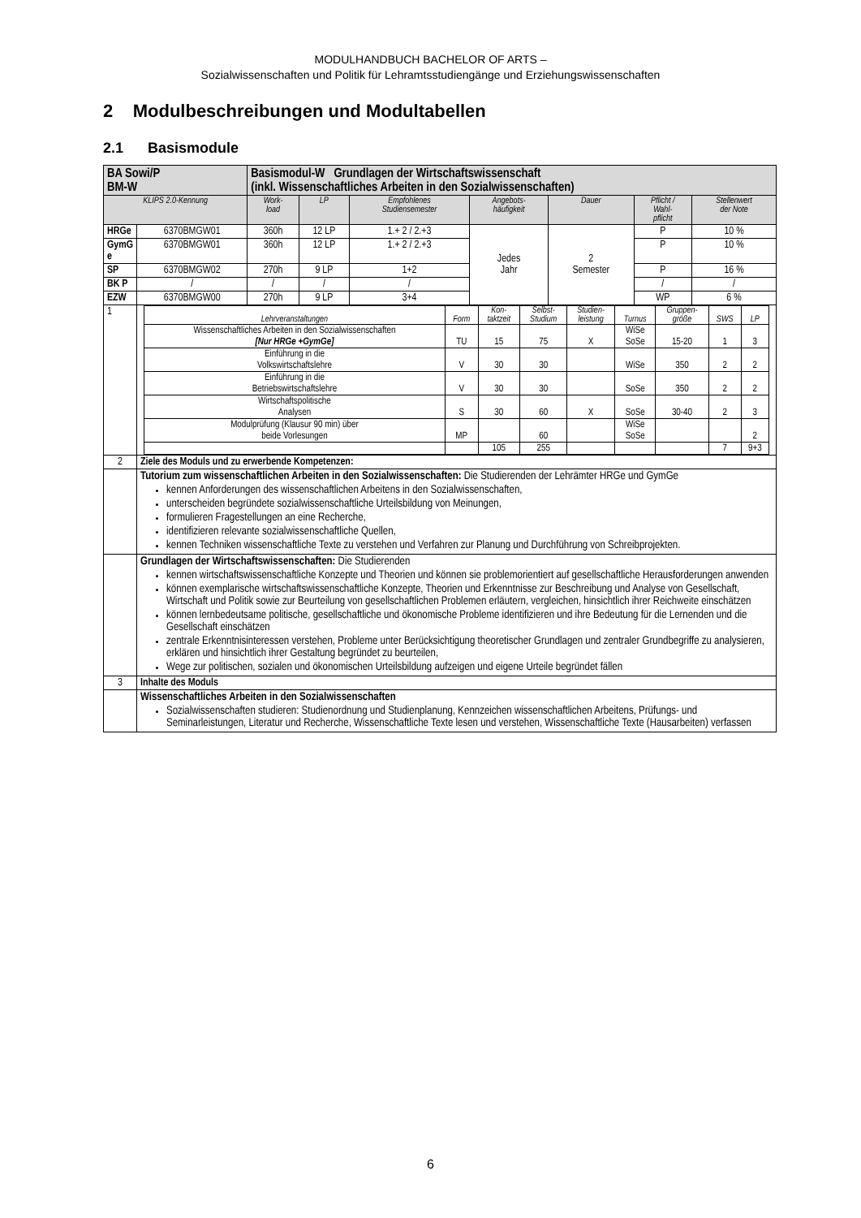MODULHANDBUCH BACHELOR OF ARTS –
Sozialwissenschaften und Politik für Lehramtsstudiengänge und Erziehungswissenschaften
2 Modulbeschreibungen und Modultabellen
2.1 Basismodule
| BA Sowi/P BM-W | | Basismodul-W Grundlagen der Wirtschaftswissenschaft (inkl. Wissenschaftliches Arbeiten in den Sozialwissenschaften) | | | | | | |
| KLIPS 2.0-Kennung | | Work- load | LP | Empfohlenes Studiensemester | Angebots- häufigkeit | Dauer | Pflicht / Wahl- pflicht | Stellenwert der Note |
| HRGe | 6370BMGW01 | 360h | 12 LP | 1.+ 2 / 2.+3 | Jedes Jahr | 2 Semester | P | 10 % |
| GymG e | 6370BMGW01 | 360h | 12 LP | 1.+ 2 / 2.+3 | | | P | 10 % |
| SP | 6370BMGW02 | 270h | 9 LP | 1+2 | | | P | 16 % |
| BK P | / | / | / | / | | | / | / |
| EZW | 6370BMGW00 | 270h | 9 LP | 3+4 | | | WP | 6 % |
| 1 | / Lehrveranstaltungen / Form / Kon- taktzeit / Selbst- Studium / Studien- leistung / Turnus / Gruppen- größe / SWS / LP / / --- / --- / --- / --- / --- / --- / --- / --- / --- / / Wissenschaftliches Arbeiten in den Sozialwissenschaften [Nur HRGe +GymGe] / TU / 15 / 75 / X / WiSe SoSe / 15-20 / 1 / 3 / / Einführung in die Volkswirtschaftslehre / V / 30 / 30 / / WiSe / 350 / 2 / 2 / / Einführung in die Betriebswirtschaftslehre / V / 30 / 30 / / SoSe / 350 / 2 / 2 / / Wirtschaftspolitische Analysen / S / 30 / 60 / X / SoSe / 30-40 / 2 / 3 / / Modulprüfung (Klausur 90 min) über beide Vorlesungen / MP / / 60 / / WiSe SoSe / / / 2 / / / / 105 / 255 / / / / 7 / 9+3 / | | | | | | | |
| 2 | Ziele des Moduls und zu erwerbende Kompetenzen: | | | | | | | |
| | Tutorium zum wissenschaftlichen Arbeiten in den Sozialwissenschaften: Die Studierenden der Lehrämter HRGe und GymGe kennen Anforderungen des wissenschaftlichen Arbeitens in den Sozialwissenschaften, unterscheiden begründete sozialwissenschaftliche Urteilsbildung von Meinungen, formulieren Fragestellungen an eine Recherche, identifizieren relevante sozialwissenschaftliche Quellen, kennen Techniken wissenschaftliche Texte zu verstehen und Verfahren zur Planung und Durchführung von Schreibprojekten. | | | | | | | |
| | Grundlagen der Wirtschaftswissenschaften: Die Studierenden kennen wirtschaftswissenschaftliche Konzepte und Theorien und können sie problemorientiert auf gesellschaftliche Herausforderungen anwenden können exemplarische wirtschaftswissenschaftliche Konzepte, Theorien und Erkenntnisse zur Beschreibung und Analyse von Gesellschaft, Wirtschaft und Politik sowie zur Beurteilung von gesellschaftlichen Problemen erläutern, vergleichen, hinsichtlich ihrer Reichweite einschätzen können lernbedeutsame politische, gesellschaftliche und ökonomische Probleme identifizieren und ihre Bedeutung für die Lernenden und die Gesellschaft einschätzen zentrale Erkenntnisinteressen verstehen, Probleme unter Berücksichtigung theoretischer Grundlagen und zentraler Grundbegriffe zu analysieren, erklären und hinsichtlich ihrer Gestaltung begründet zu beurteilen, Wege zur politischen, sozialen und ökonomischen Urteilsbildung aufzeigen und eigene Urteile begründet fällen | | | | | | | |
| 3 | Inhalte des Moduls | | | | | | | |
| | Wissenschaftliches Arbeiten in den Sozialwissenschaften Sozialwissenschaften studieren: Studienordnung und Studienplanung, Kennzeichen wissenschaftlichen Arbeitens, Prüfungs- und Seminarleistungen, Literatur und Recherche, Wissenschaftliche Texte lesen und verstehen, Wissenschaftliche Texte (Hausarbeiten) verfassen | | | | | | | |
6